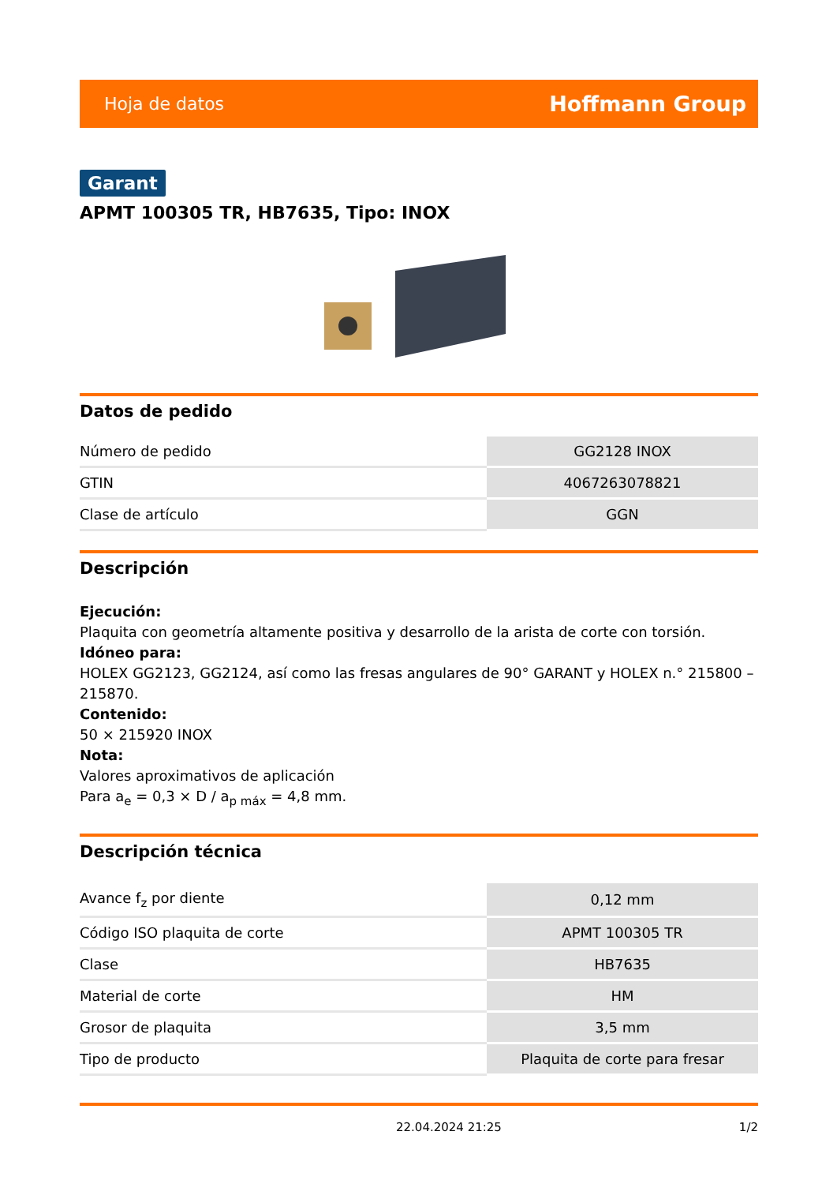Hoja de datos Hoffmann Group
Garant
APMT 100305 TR, HB7635, Tipo: INOX
Datos de pedido
| Número de pedido | GG2128 INOX |
| GTIN | 4067263078821 |
| Clase de artículo | GGN |
Descripción
Ejecución:
Plaquita con geometría altamente positiva y desarrollo de la arista de corte con torsión.
Idóneo para:
HOLEX GG2123, GG2124, así como las fresas angulares de 90° GARANT y HOLEX n.° 215800 – 215870.
Contenido:
50 × 215920 INOX
Nota:
Valores aproximativos de aplicación
Para a<sub>e</sub> = 0,3 × D / a<sub>p máx</sub> = 4,8 mm.
Descripción técnica
| Avance f<sub>z</sub> por diente | 0,12 mm |
| Código ISO plaquita de corte | APMT 100305 TR |
| Clase | HB7635 |
| Material de corte | HM |
| Grosor de plaquita | 3,5 mm |
| Tipo de producto | Plaquita de corte para fresar |
22.04.2024 21:25 1/2